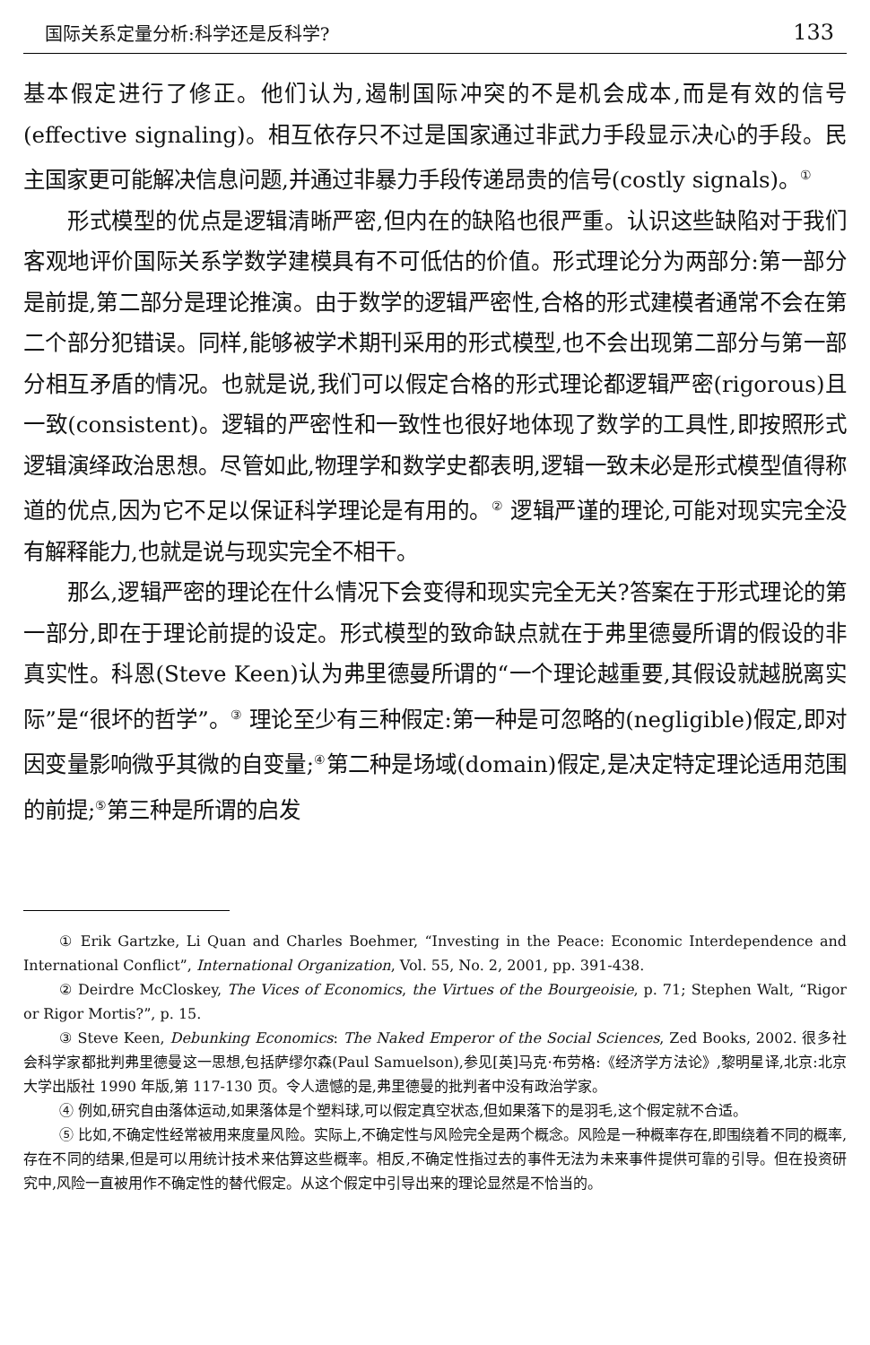国际关系定量分析:科学还是反科学? 133
基本假定进行了修正。他们认为,遏制国际冲突的不是机会成本,而是有效的信号(effective signaling)。相互依存只不过是国家通过非武力手段显示决心的手段。民主国家更可能解决信息问题,并通过非暴力手段传递昂贵的信号(costly signals)。<sup>①</sup>
形式模型的优点是逻辑清晰严密,但内在的缺陷也很严重。认识这些缺陷对于我们客观地评价国际关系学数学建模具有不可低估的价值。形式理论分为两部分:第一部分是前提,第二部分是理论推演。由于数学的逻辑严密性,合格的形式建模者通常不会在第二个部分犯错误。同样,能够被学术期刊采用的形式模型,也不会出现第二部分与第一部分相互矛盾的情况。也就是说,我们可以假定合格的形式理论都逻辑严密(rigorous)且一致(consistent)。逻辑的严密性和一致性也很好地体现了数学的工具性,即按照形式逻辑演绎政治思想。尽管如此,物理学和数学史都表明,逻辑一致未必是形式模型值得称道的优点,因为它不足以保证科学理论是有用的。<sup>②</sup> 逻辑严谨的理论,可能对现实完全没有解释能力,也就是说与现实完全不相干。
那么,逻辑严密的理论在什么情况下会变得和现实完全无关?答案在于形式理论的第一部分,即在于理论前提的设定。形式模型的致命缺点就在于弗里德曼所谓的假设的非真实性。科恩(Steve Keen)认为弗里德曼所谓的“一个理论越重要,其假设就越脱离实际”是“很坏的哲学”。<sup>③</sup> 理论至少有三种假定:第一种是可忽略的(negligible)假定,即对因变量影响微乎其微的自变量;<sup>④</sup>第二种是场域(domain)假定,是决定特定理论适用范围的前提;<sup>⑤</sup>第三种是所谓的启发
① Erik Gartzke, Li Quan and Charles Boehmer, “Investing in the Peace: Economic Interdependence and International Conflict”, International Organization, Vol. 55, No. 2, 2001, pp. 391-438.
② Deirdre McCloskey, The Vices of Economics, the Virtues of the Bourgeoisie, p. 71; Stephen Walt, “Rigor or Rigor Mortis?”, p. 15.
③ Steve Keen, Debunking Economics: The Naked Emperor of the Social Sciences, Zed Books, 2002. 很多社会科学家都批判弗里德曼这一思想,包括萨缪尔森(Paul Samuelson),参见[英]马克·布劳格:《经济学方法论》,黎明星译,北京:北京大学出版社 1990 年版,第 117-130 页。令人遗憾的是,弗里德曼的批判者中没有政治学家。
④ 例如,研究自由落体运动,如果落体是个塑料球,可以假定真空状态,但如果落下的是羽毛,这个假定就不合适。
⑤ 比如,不确定性经常被用来度量风险。实际上,不确定性与风险完全是两个概念。风险是一种概率存在,即围绕着不同的概率,存在不同的结果,但是可以用统计技术来估算这些概率。相反,不确定性指过去的事件无法为未来事件提供可靠的引导。但在投资研究中,风险一直被用作不确定性的替代假定。从这个假定中引导出来的理论显然是不恰当的。